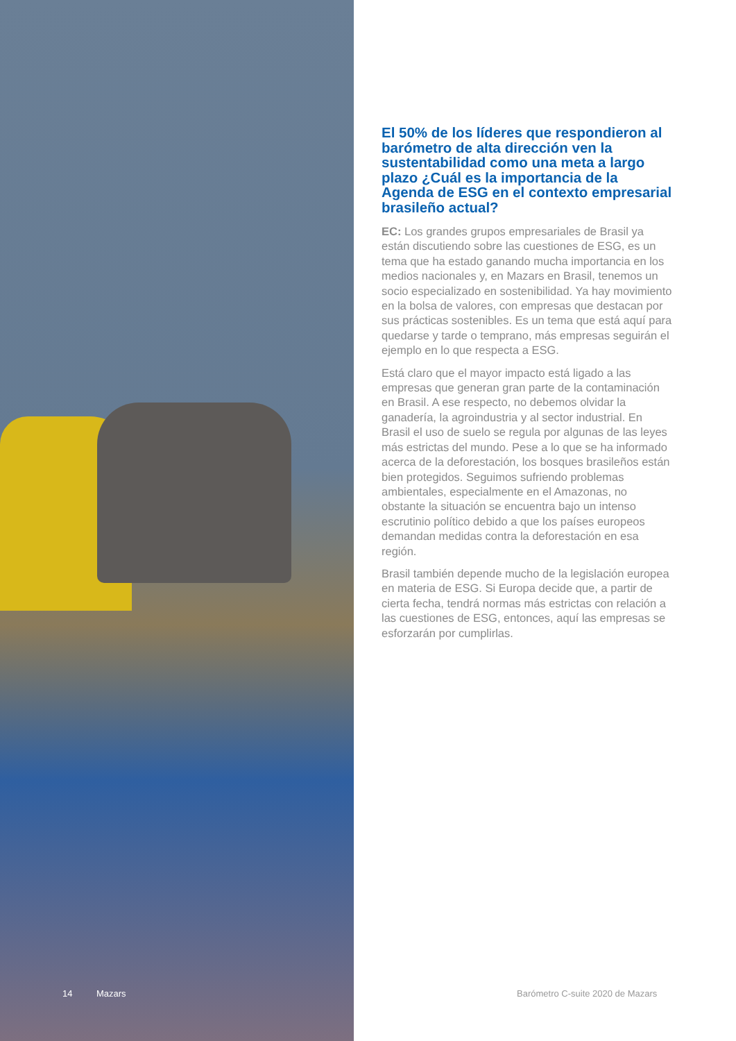El 50% de los líderes que respondieron al barómetro de alta dirección ven la sustentabilidad como una meta a largo plazo ¿Cuál es la importancia de la Agenda de ESG en el contexto empresarial brasileño actual?
EC: Los grandes grupos empresariales de Brasil ya están discutiendo sobre las cuestiones de ESG, es un tema que ha estado ganando mucha importancia en los medios nacionales y, en Mazars en Brasil, tenemos un socio especializado en sostenibilidad. Ya hay movimiento en la bolsa de valores, con empresas que destacan por sus prácticas sostenibles. Es un tema que está aquí para quedarse y tarde o temprano, más empresas seguirán el ejemplo en lo que respecta a ESG.
Está claro que el mayor impacto está ligado a las empresas que generan gran parte de la contaminación en Brasil. A ese respecto, no debemos olvidar la ganadería, la agroindustria y al sector industrial. En Brasil el uso de suelo se regula por algunas de las leyes más estrictas del mundo. Pese a lo que se ha informado acerca de la deforestación, los bosques brasileños están bien protegidos. Seguimos sufriendo problemas ambientales, especialmente en el Amazonas, no obstante la situación se encuentra bajo un intenso escrutinio político debido a que los países europeos demandan medidas contra la deforestación en esa región.
Brasil también depende mucho de la legislación europea en materia de ESG. Si Europa decide que, a partir de cierta fecha, tendrá normas más estrictas con relación a las cuestiones de ESG, entonces, aquí las empresas se esforzarán por cumplirlas.
14 Mazars Barómetro C-suite 2020 de Mazars